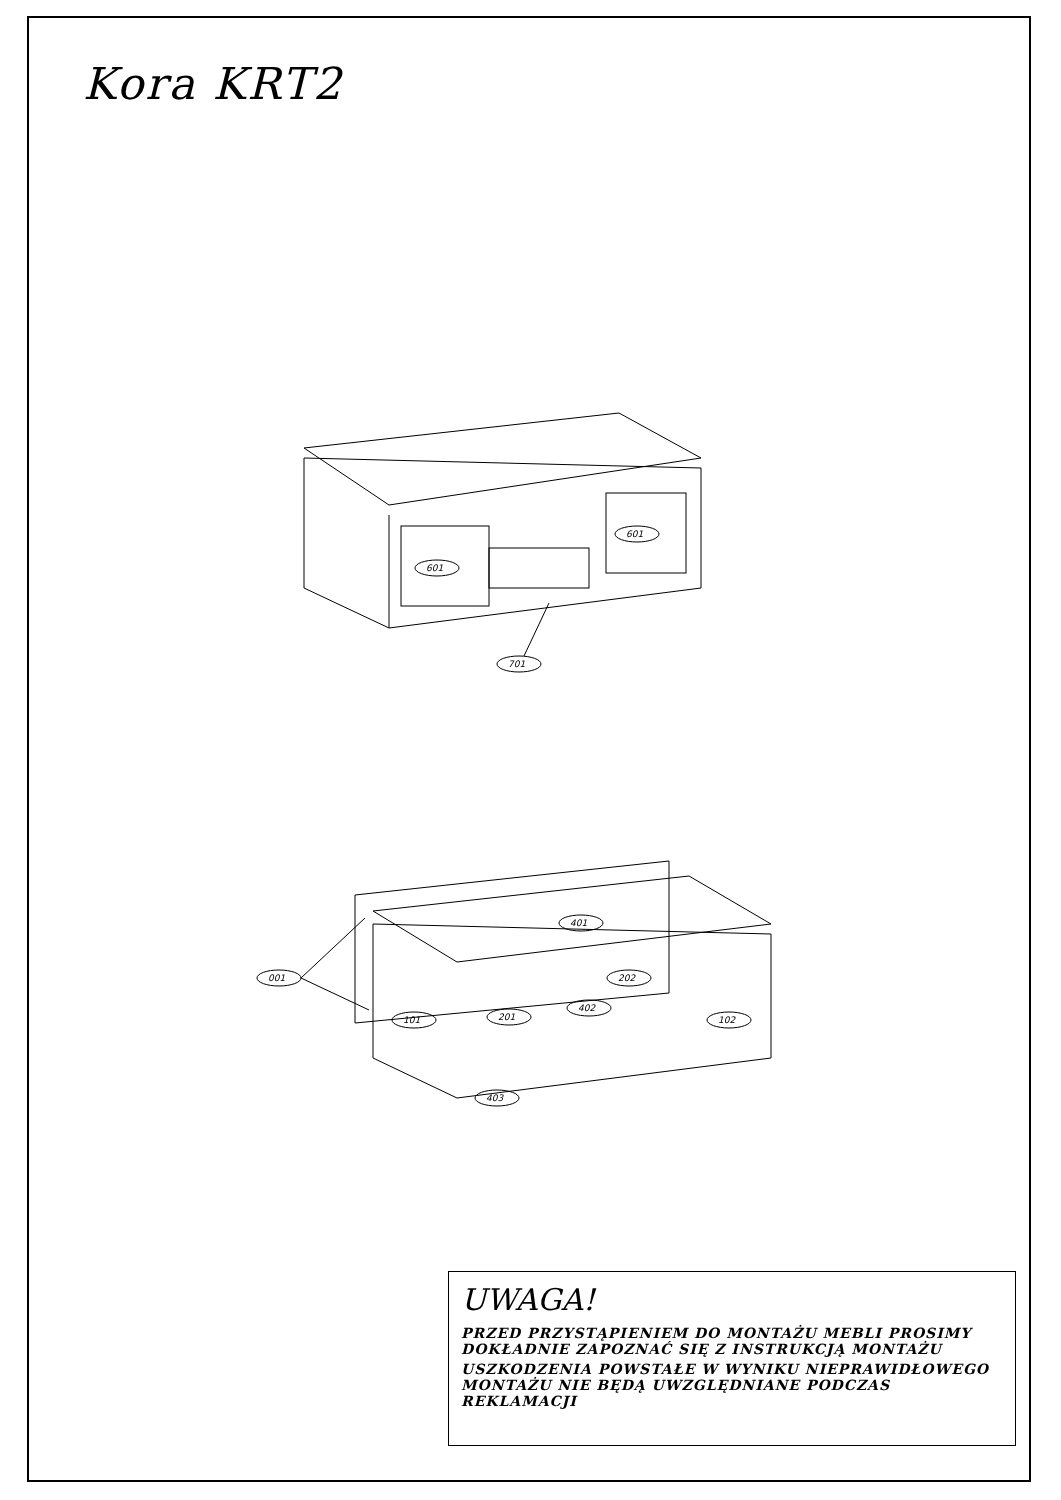Kora KRT2
601
601
701
401
001
101
201
202
402
102
403
UWAGA!
PRZED PRZYSTĄPIENIEM DO MONTAŻU MEBLI PROSIMY DOKŁADNIE ZAPOZNAĆ SIĘ Z INSTRUKCJĄ MONTAŻU
USZKODZENIA POWSTAŁE W WYNIKU NIEPRAWIDŁOWEGO MONTAŻU NIE BĘDĄ UWZGLĘDNIANE PODCZAS REKLAMACJI